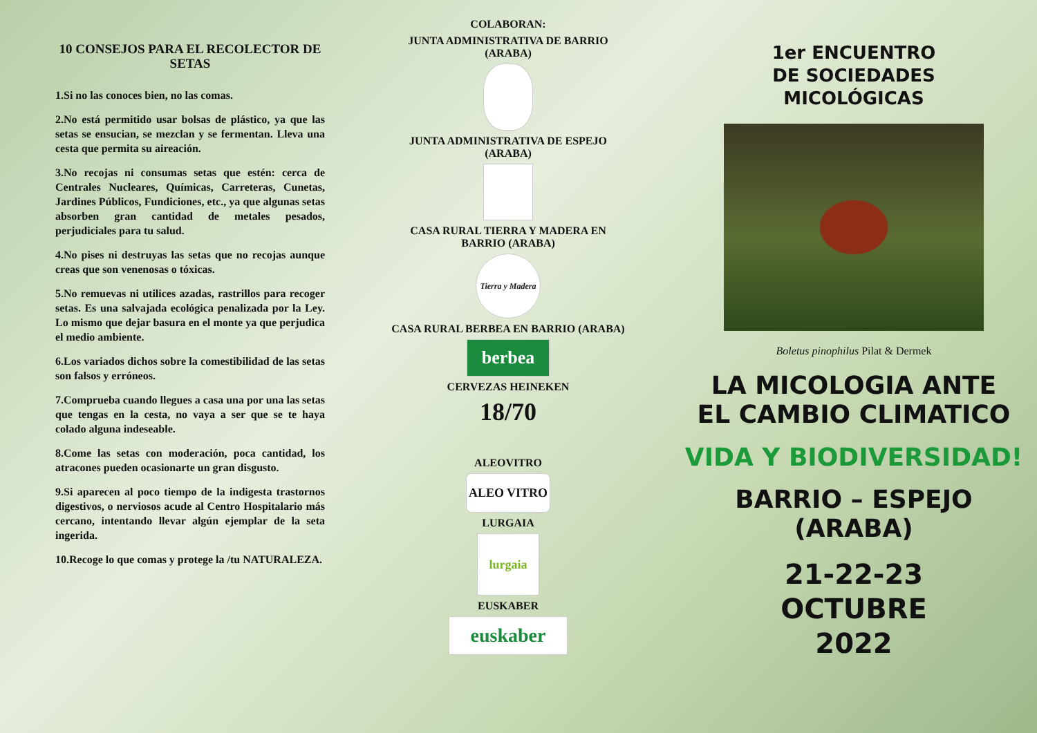10 CONSEJOS PARA EL RECOLECTOR DE SETAS
1.Si no las conoces bien, no las comas.
2.No está permitido usar bolsas de plástico, ya que las setas se ensucian, se mezclan y se fermentan. Lleva una cesta que permita su aireación.
3.No recojas ni consumas setas que estén: cerca de Centrales Nucleares, Químicas, Carreteras, Cunetas, Jardines Públicos, Fundiciones, etc., ya que algunas setas absorben gran cantidad de metales pesados, perjudiciales para tu salud.
4.No pises ni destruyas las setas que no recojas aunque creas que son venenosas o tóxicas.
5.No remuevas ni utilices azadas, rastrillos para recoger setas. Es una salvajada ecológica penalizada por la Ley. Lo mismo que dejar basura en el monte ya que perjudica el medio ambiente.
6.Los variados dichos sobre la comestibilidad de las setas son falsos y erróneos.
7.Comprueba cuando llegues a casa una por una las setas que tengas en la cesta, no vaya a ser que se te haya colado alguna indeseable.
8.Come las setas con moderación, poca cantidad, los atracones pueden ocasionarte un gran disgusto.
9.Si aparecen al poco tiempo de la indigesta trastornos digestivos, o nerviosos acude al Centro Hospitalario más cercano, intentando llevar algún ejemplar de la seta ingerida.
10.Recoge lo que comas y protege la /tu NATURALEZA.
COLABORAN:
JUNTA ADMINISTRATIVA DE BARRIO
(ARABA)
JUNTA ADMINISTRATIVA DE ESPEJO
(ARABA)
CASA RURAL TIERRA Y MADERA EN
BARRIO (ARABA)
Tierra y Madera
CASA RURAL BERBEA EN BARRIO (ARABA)
berbea
CERVEZAS HEINEKEN
18/70
ALEOVITRO
ALEO VITRO
LURGAIA
lurgaia
EUSKABER
euskaber
1er ENCUENTRO
DE SOCIEDADES
MICOLÓGICAS
Boletus pinophilus Pilat & Dermek
LA MICOLOGIA ANTE
EL CAMBIO CLIMATICO
VIDA Y BIODIVERSIDAD!
BARRIO – ESPEJO
(ARABA)
21-22-23
OCTUBRE
2022